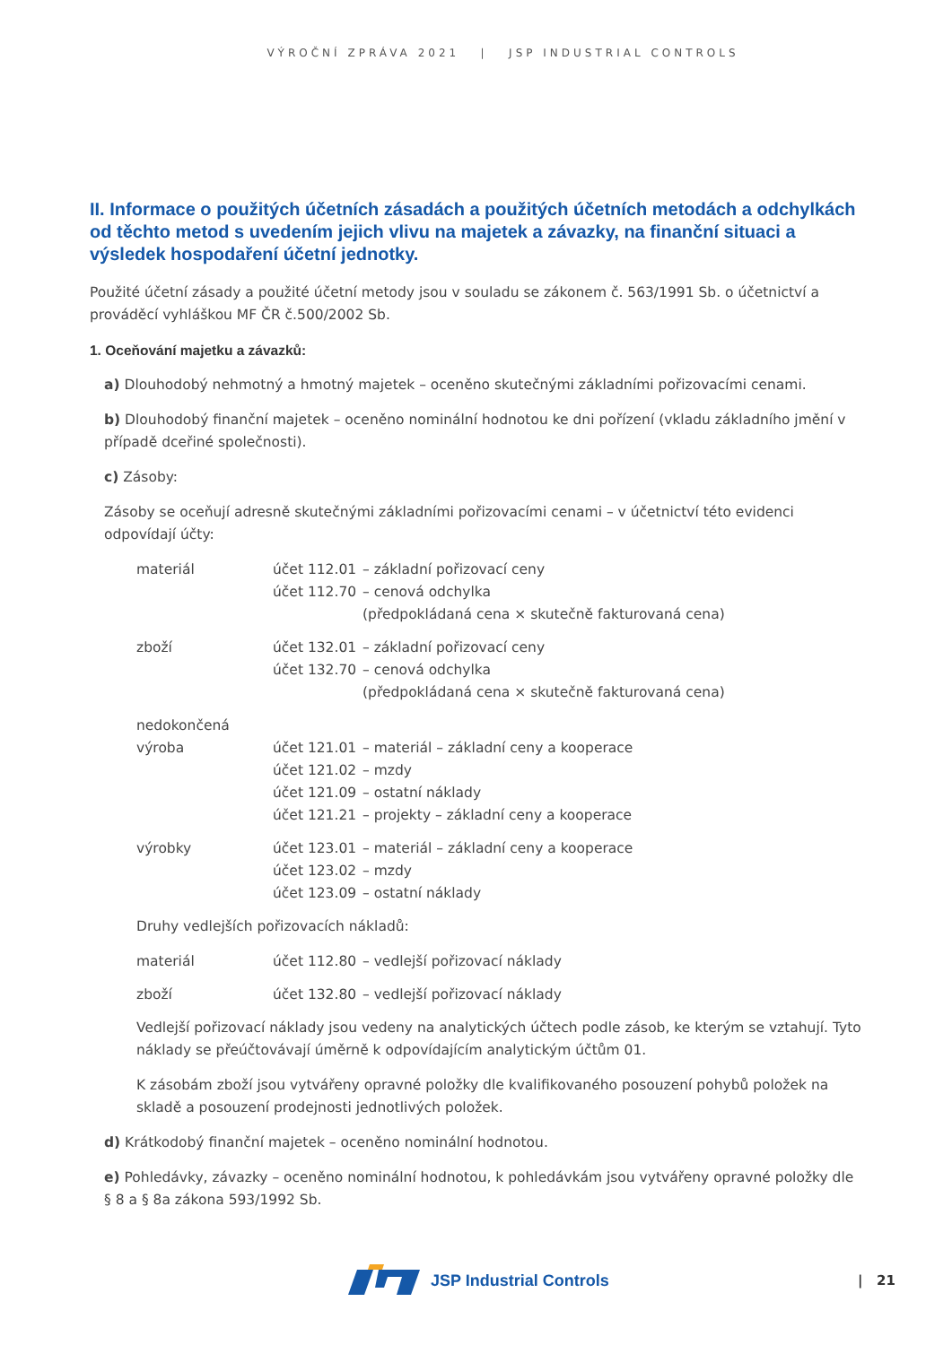VÝROČNÍ ZPRÁVA 2021 | JSP INDUSTRIAL CONTROLS
II. Informace o použitých účetních zásadách a použitých účetních metodách a odchylkách od těchto metod s uvedením jejich vlivu na majetek a závazky, na finanční situaci a výsledek hospodaření účetní jednotky.
Použité účetní zásady a použité účetní metody jsou v souladu se zákonem č. 563/1991 Sb. o účetnictví a prováděcí vyhláškou MF ČR č.500/2002 Sb.
1. Oceňování majetku a závazků:
a) Dlouhodobý nehmotný a hmotný majetek – oceněno skutečnými základními pořizovacími cenami.
b) Dlouhodobý finanční majetek – oceněno nominální hodnotou ke dni pořízení (vkladu základního jmění v případě dceřiné společnosti).
c) Zásoby:
Zásoby se oceňují adresně skutečnými základními pořizovacími cenami – v účetnictví této evidenci odpovídají účty:
| materiál | účet 112.01 | – základní pořizovací ceny |
| | účet 112.70 | – cenová odchylka |
| | | (předpokládaná cena × skutečně fakturovaná cena) |
| zboží | účet 132.01 | – základní pořizovací ceny |
| | účet 132.70 | – cenová odchylka |
| | | (předpokládaná cena × skutečně fakturovaná cena) |
| nedokončená | | |
| výroba | účet 121.01 | – materiál – základní ceny a kooperace |
| | účet 121.02 | – mzdy |
| | účet 121.09 | – ostatní náklady |
| | účet 121.21 | – projekty – základní ceny a kooperace |
| výrobky | účet 123.01 | – materiál – základní ceny a kooperace |
| | účet 123.02 | – mzdy |
| | účet 123.09 | – ostatní náklady |
Druhy vedlejších pořizovacích nákladů:
| materiál | účet 112.80 | – vedlejší pořizovací náklady |
| zboží | účet 132.80 | – vedlejší pořizovací náklady |
Vedlejší pořizovací náklady jsou vedeny na analytických účtech podle zásob, ke kterým se vztahují. Tyto náklady se přeúčtovávají úměrně k odpovídajícím analytickým účtům 01.
K zásobám zboží jsou vytvářeny opravné položky dle kvalifikovaného posouzení pohybů položek na skladě a posouzení prodejnosti jednotlivých položek.
d) Krátkodobý finanční majetek – oceněno nominální hodnotou.
e) Pohledávky, závazky – oceněno nominální hodnotou, k pohledávkám jsou vytvářeny opravné položky dle § 8 a § 8a zákona 593/1992 Sb.
JSP Industrial Controls | 21